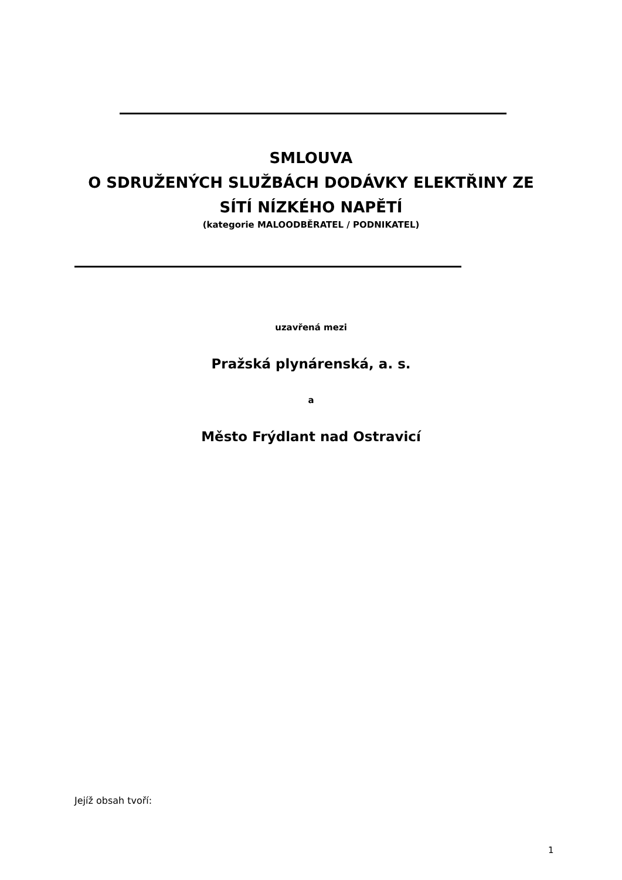SMLOUVA
O SDRUŽENÝCH SLUŽBÁCH DODÁVKY ELEKTŘINY ZE
SÍTÍ NÍZKÉHO NAPĚTÍ
(kategorie MALOODBĚRATEL / PODNIKATEL)
uzavřená mezi
Pražská plynárenská, a. s.
a
Město Frýdlant nad Ostravicí
Jejíž obsah tvoří:
1